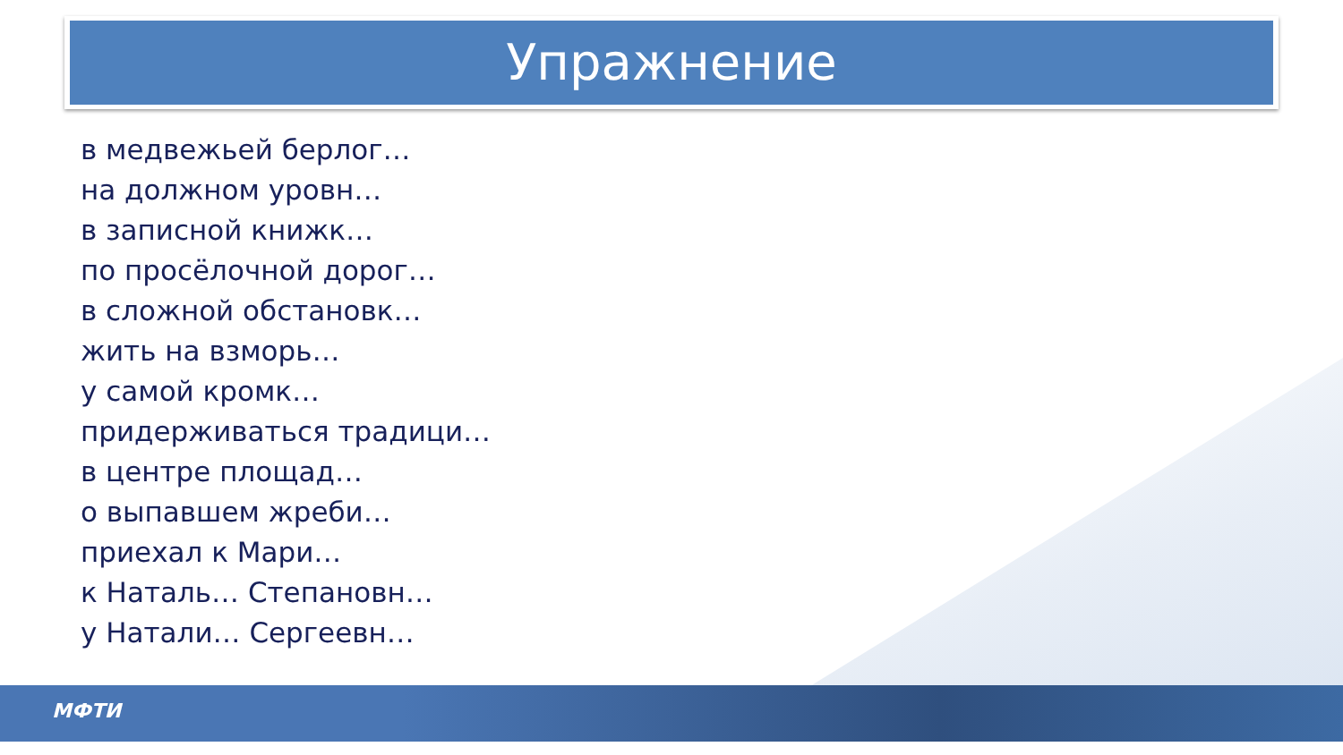Упражнение
в медвежьей берлог…
на должном уровн…
в записной книжк…
по просёлочной дорог…
в сложной обстановк…
жить на взморь…
у самой кромк…
придерживаться традици…
в центре площад…
о выпавшем жреби…
приехал к Мари…
к Наталь… Степановн…
у Натали… Сергеевн…
МФТИ